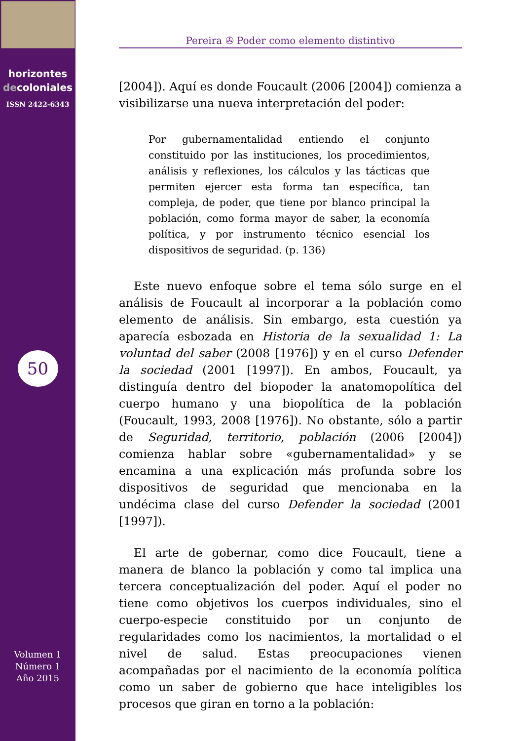horizontes
decoloniales
ISSN 2422-6343
50
Volumen 1
Número 1
Año 2015
Pereira ✇ Poder como elemento distintivo
[2004]). Aquí es donde Foucault (2006 [2004]) comienza a visibilizarse una nueva interpretación del poder:
Por gubernamentalidad entiendo el conjunto constituido por las instituciones, los procedimientos, análisis y reflexiones, los cálculos y las tácticas que permiten ejercer esta forma tan específica, tan compleja, de poder, que tiene por blanco principal la población, como forma mayor de saber, la economía política, y por instrumento técnico esencial los dispositivos de seguridad. (p. 136)
Este nuevo enfoque sobre el tema sólo surge en el análisis de Foucault al incorporar a la población como elemento de análisis. Sin embargo, esta cuestión ya aparecía esbozada en Historia de la sexualidad 1: La voluntad del saber (2008 [1976]) y en el curso Defender la sociedad (2001 [1997]). En ambos, Foucault, ya distinguía dentro del biopoder la anatomopolítica del cuerpo humano y una biopolítica de la población (Foucault, 1993, 2008 [1976]). No obstante, sólo a partir de Seguridad, territorio, población (2006 [2004]) comienza hablar sobre «gubernamentalidad» y se encamina a una explicación más profunda sobre los dispositivos de seguridad que mencionaba en la undécima clase del curso Defender la sociedad (2001 [1997]).
El arte de gobernar, como dice Foucault, tiene a manera de blanco la población y como tal implica una tercera conceptualización del poder. Aquí el poder no tiene como objetivos los cuerpos individuales, sino el cuerpo-especie constituido por un conjunto de regularidades como los nacimientos, la mortalidad o el nivel de salud. Estas preocupaciones vienen acompañadas por el nacimiento de la economía política como un saber de gobierno que hace inteligibles los procesos que giran en torno a la población: